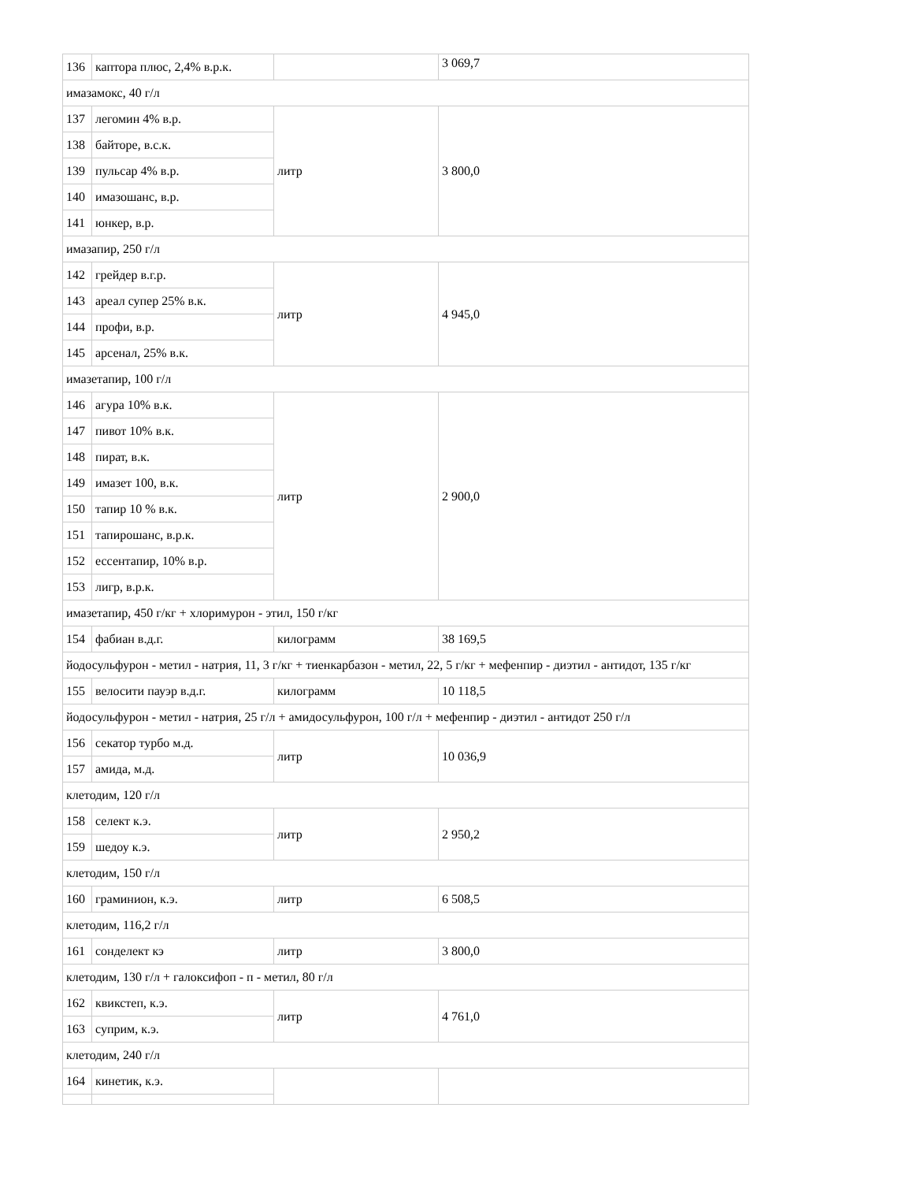| 136 | каптора плюс, 2,4% в.р.к. | | 3 069,7 |
| имазамокс, 40 г/л | | | |
| 137 | легомин 4% в.р. | литр | 3 800,0 |
| 138 | байторе, в.с.к. | | |
| 139 | пульсар 4% в.р. | | |
| 140 | имазошанс, в.р. | | |
| 141 | юнкер, в.р. | | |
| имазапир, 250 г/л | | | |
| 142 | грейдер в.г.р. | литр | 4 945,0 |
| 143 | ареал супер 25% в.к. | | |
| 144 | профи, в.р. | | |
| 145 | арсенал, 25% в.к. | | |
| имазетапир, 100 г/л | | | |
| 146 | агура 10% в.к. | литр | 2 900,0 |
| 147 | пивот 10% в.к. | | |
| 148 | пират, в.к. | | |
| 149 | имазет 100, в.к. | | |
| 150 | тапир 10 % в.к. | | |
| 151 | тапирошанс, в.р.к. | | |
| 152 | ессентапир, 10% в.р. | | |
| 153 | лигр, в.р.к. | | |
| имазетапир, 450 г/кг + хлоримурон - этил, 150 г/кг | | | |
| 154 | фабиан в.д.г. | килограмм | 38 169,5 |
| йодосульфурон - метил - натрия, 11, 3 г/кг + тиенкарбазон - метил, 22, 5 г/кг + мефенпир - диэтил - антидот, 135 г/кг | | | |
| 155 | велосити пауэр в.д.г. | килограмм | 10 118,5 |
| йодосульфурон - метил - натрия, 25 г/л + амидосульфурон, 100 г/л + мефенпир - диэтил - антидот 250 г/л | | | |
| 156 | секатор турбо м.д. | литр | 10 036,9 |
| 157 | амида, м.д. | | |
| клетодим, 120 г/л | | | |
| 158 | селект к.э. | литр | 2 950,2 |
| 159 | шедоу к.э. | | |
| клетодим, 150 г/л | | | |
| 160 | граминион, к.э. | литр | 6 508,5 |
| клетодим, 116,2 г/л | | | |
| 161 | сонделект кэ | литр | 3 800,0 |
| клетодим, 130 г/л + галоксифоп - п - метил, 80 г/л | | | |
| 162 | квикстеп, к.э. | литр | 4 761,0 |
| 163 | суприм, к.э. | | |
| клетодим, 240 г/л | | | |
| 164 | кинетик, к.э. | | |